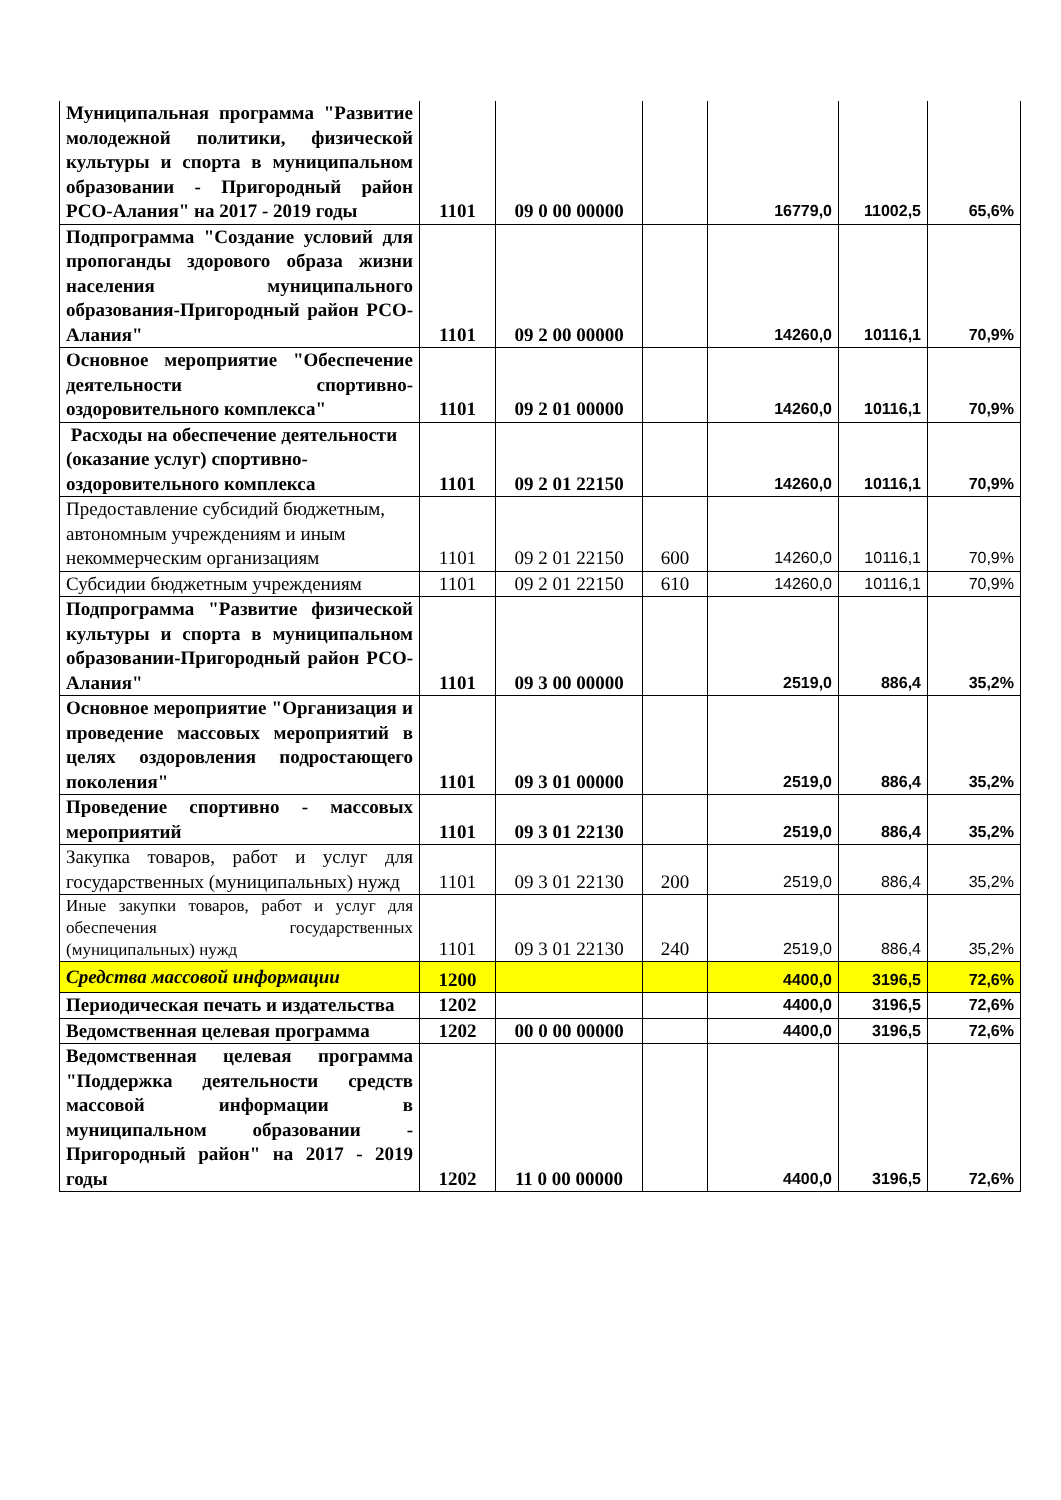| Муниципальная программа "Развитие молодежной политики, физической культуры и спорта в муниципальном образовании - Пригородный район РСО-Алания" на 2017 - 2019 годы | 1101 | 09 0 00 00000 | | 16779,0 | 11002,5 | 65,6% |
| Подпрограмма "Создание условий для пропоганды здорового образа жизни населения муниципального образования-Пригородный район РСО-Алания" | 1101 | 09 2 00 00000 | | 14260,0 | 10116,1 | 70,9% |
| Основное мероприятие "Обеспечение деятельности спортивно-оздоровительного комплекса" | 1101 | 09 2 01 00000 | | 14260,0 | 10116,1 | 70,9% |
| Расходы на обеспечение деятельности (оказание услуг) спортивно-оздоровительного комплекса | 1101 | 09 2 01 22150 | | 14260,0 | 10116,1 | 70,9% |
| Предоставление субсидий бюджетным, автономным учреждениям и иным некоммерческим организациям | 1101 | 09 2 01 22150 | 600 | 14260,0 | 10116,1 | 70,9% |
| Субсидии бюджетным учреждениям | 1101 | 09 2 01 22150 | 610 | 14260,0 | 10116,1 | 70,9% |
| Подпрограмма "Развитие физической культуры и спорта в муниципальном образовании-Пригородный район РСО-Алания" | 1101 | 09 3 00 00000 | | 2519,0 | 886,4 | 35,2% |
| Основное мероприятие "Организация и проведение массовых мероприятий в целях оздоровления подростающего поколения" | 1101 | 09 3 01 00000 | | 2519,0 | 886,4 | 35,2% |
| Проведение спортивно - массовых мероприятий | 1101 | 09 3 01 22130 | | 2519,0 | 886,4 | 35,2% |
| Закупка товаров, работ и услуг для государственных (муниципальных) нужд | 1101 | 09 3 01 22130 | 200 | 2519,0 | 886,4 | 35,2% |
| Иные закупки товаров, работ и услуг для обеспечения государственных (муниципальных) нужд | 1101 | 09 3 01 22130 | 240 | 2519,0 | 886,4 | 35,2% |
| Средства массовой информации | 1200 | | | 4400,0 | 3196,5 | 72,6% |
| Периодическая печать и издательства | 1202 | | | 4400,0 | 3196,5 | 72,6% |
| Ведомственная целевая программа | 1202 | 00 0 00 00000 | | 4400,0 | 3196,5 | 72,6% |
| Ведомственная целевая программа "Поддержка деятельности средств массовой информации в муниципальном образовании - Пригородный район" на 2017 - 2019 годы | 1202 | 11 0 00 00000 | | 4400,0 | 3196,5 | 72,6% |